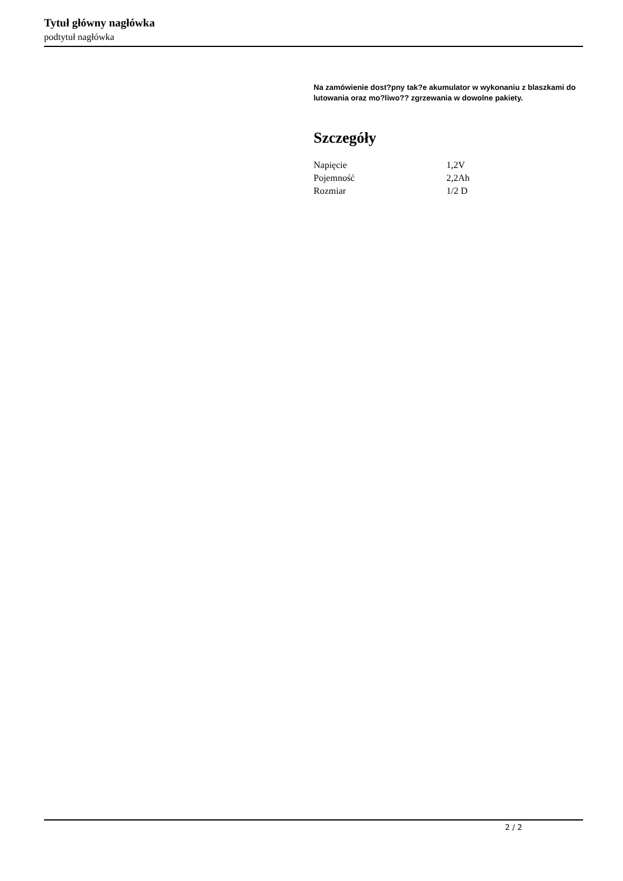Tytuł główny nagłówka
podtytuł nagłówka
Na zamówienie dost?pny tak?e akumulator w wykonaniu z blaszkami do lutowania oraz mo?liwo?? zgrzewania w dowolne pakiety.
Szczegóły
| Napięcie | 1,2V |
| Pojemność | 2,2Ah |
| Rozmiar | 1/2 D |
2 / 2